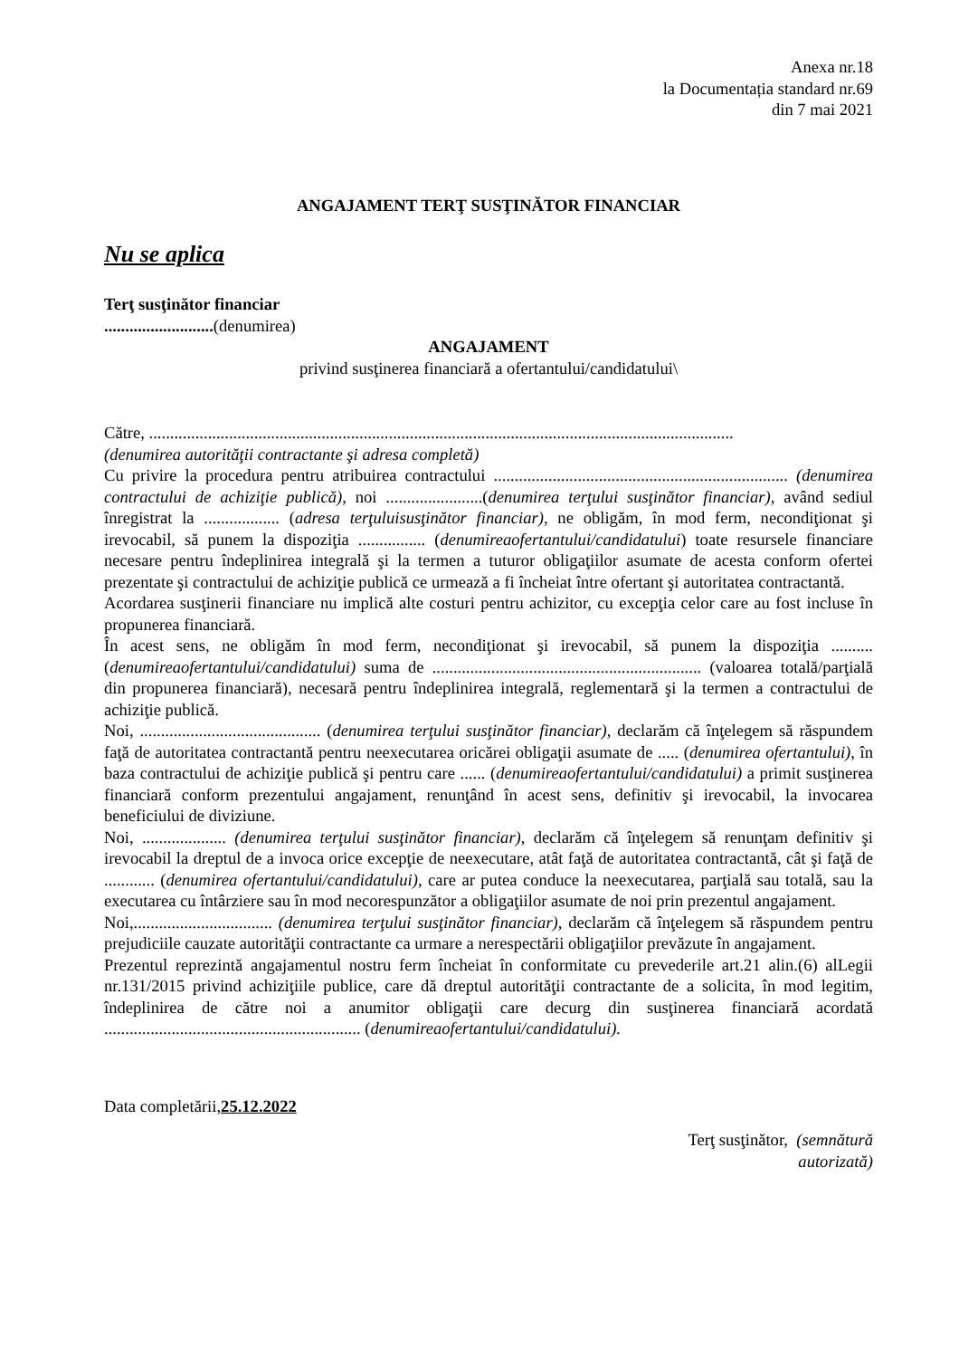Anexa nr.18
la Documentația standard nr.69
din 7 mai 2021
ANGAJAMENT TERŢ SUSŢINĂTOR FINANCIAR
Nu se aplica
Terţ susţinător financiar
..........................(denumirea)
ANGAJAMENT
privind susţinerea financiară a ofertantului/candidatului\
Către, ...........................................................................................................................................
(denumirea autorităţii contractante şi adresa completă)
Cu privire la procedura pentru atribuirea contractului ...................................................................... (denumirea contractului de achiziţie publică), noi .......................(denumirea terţului susţinător financiar), având sediul înregistrat la .................. (adresa terţuluisusţinător financiar), ne obligăm, în mod ferm, necondiţionat şi irevocabil, să punem la dispoziţia ................ (denumireaofertantului/candidatului) toate resursele financiare necesare pentru îndeplinirea integrală şi la termen a tuturor obligaţiilor asumate de acesta conform ofertei prezentate şi contractului de achiziţie publică ce urmează a fi încheiat între ofertant şi autoritatea contractantă.
Acordarea susţinerii financiare nu implică alte costuri pentru achizitor, cu excepţia celor care au fost incluse în propunerea financiară.
În acest sens, ne obligăm în mod ferm, necondiţionat şi irevocabil, să punem la dispoziţia .......... (denumireaofertantului/candidatului) suma de ................................................................ (valoarea totală/parţială din propunerea financiară), necesară pentru îndeplinirea integrală, reglementară şi la termen a contractului de achiziţie publică.
Noi, ........................................... (denumirea terţului susţinător financiar), declarăm că înţelegem să răspundem faţă de autoritatea contractantă pentru neexecutarea oricărei obligaţii asumate de ..... (denumirea ofertantului), în baza contractului de achiziţie publică şi pentru care ...... (denumireaofertantului/candidatului) a primit susţinerea financiară conform prezentului angajament, renunţând în acest sens, definitiv şi irevocabil, la invocarea beneficiului de diviziune.
Noi, .................... (denumirea terţului susţinător financiar), declarăm că înţelegem să renunţam definitiv şi irevocabil la dreptul de a invoca orice excepţie de neexecutare, atât faţă de autoritatea contractantă, cât şi faţă de ............ (denumirea ofertantului/candidatului), care ar putea conduce la neexecutarea, parţială sau totală, sau la executarea cu întârziere sau în mod necorespunzător a obligaţiilor asumate de noi prin prezentul angajament.
Noi,................................. (denumirea terţului susţinător financiar), declarăm că înţelegem să răspundem pentru prejudiciile cauzate autorităţii contractante ca urmare a nerespectării obligaţiilor prevăzute în angajament.
Prezentul reprezintă angajamentul nostru ferm încheiat în conformitate cu prevederile art.21 alin.(6) alLegii nr.131/2015 privind achiziţiile publice, care dă dreptul autorităţii contractante de a solicita, în mod legitim, îndeplinirea de către noi a anumitor obligaţii care decurg din susţinerea financiară acordată ............................................................. (denumireaofertantului/candidatului).
Data completării,25.12.2022
Terţ susţinător, (semnătură
autorizată)